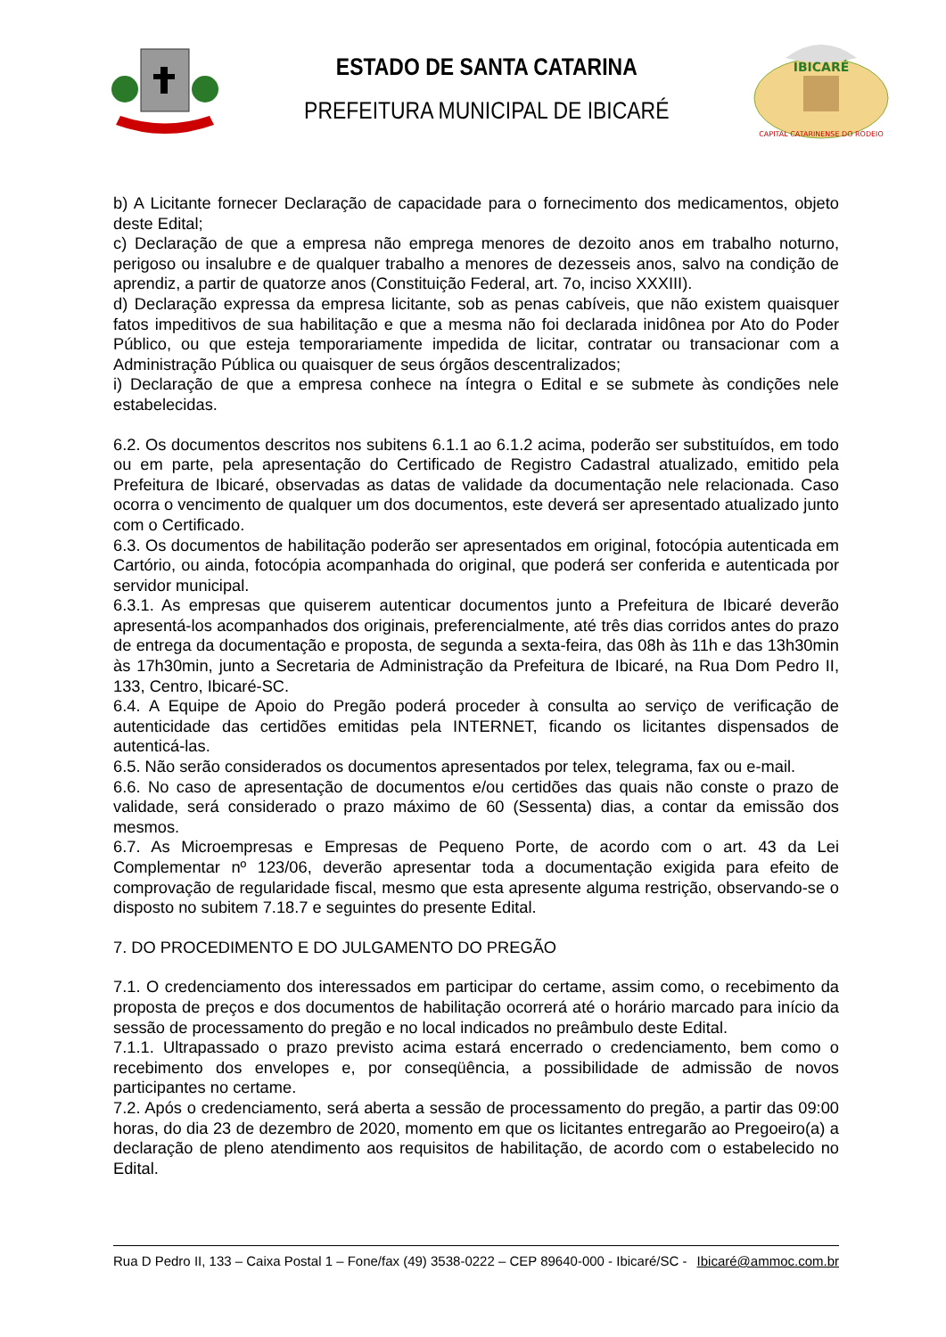ESTADO DE SANTA CATARINA
PREFEITURA MUNICIPAL DE IBICARÉ
IBICARÉ
CAPITAL CATARINENSE DO RODEIO
b) A Licitante fornecer Declaração de capacidade para o fornecimento dos medicamentos, objeto deste Edital;
c) Declaração de que a empresa não emprega menores de dezoito anos em trabalho noturno, perigoso ou insalubre e de qualquer trabalho a menores de dezesseis anos, salvo na condição de aprendiz, a partir de quatorze anos (Constituição Federal, art. 7o, inciso XXXIII).
d) Declaração expressa da empresa licitante, sob as penas cabíveis, que não existem quaisquer fatos impeditivos de sua habilitação e que a mesma não foi declarada inidônea por Ato do Poder Público, ou que esteja temporariamente impedida de licitar, contratar ou transacionar com a Administração Pública ou quaisquer de seus órgãos descentralizados;
i) Declaração de que a empresa conhece na íntegra o Edital e se submete às condições nele estabelecidas.
6.2. Os documentos descritos nos subitens 6.1.1 ao 6.1.2 acima, poderão ser substituídos, em todo ou em parte, pela apresentação do Certificado de Registro Cadastral atualizado, emitido pela Prefeitura de Ibicaré, observadas as datas de validade da documentação nele relacionada. Caso ocorra o vencimento de qualquer um dos documentos, este deverá ser apresentado atualizado junto com o Certificado.
6.3. Os documentos de habilitação poderão ser apresentados em original, fotocópia autenticada em Cartório, ou ainda, fotocópia acompanhada do original, que poderá ser conferida e autenticada por servidor municipal.
6.3.1. As empresas que quiserem autenticar documentos junto a Prefeitura de Ibicaré deverão apresentá-los acompanhados dos originais, preferencialmente, até três dias corridos antes do prazo de entrega da documentação e proposta, de segunda a sexta-feira, das 08h às 11h e das 13h30min às 17h30min, junto a Secretaria de Administração da Prefeitura de Ibicaré, na Rua Dom Pedro II, 133, Centro, Ibicaré-SC.
6.4. A Equipe de Apoio do Pregão poderá proceder à consulta ao serviço de verificação de autenticidade das certidões emitidas pela INTERNET, ficando os licitantes dispensados de autenticá-las.
6.5. Não serão considerados os documentos apresentados por telex, telegrama, fax ou e-mail.
6.6. No caso de apresentação de documentos e/ou certidões das quais não conste o prazo de validade, será considerado o prazo máximo de 60 (Sessenta) dias, a contar da emissão dos mesmos.
6.7. As Microempresas e Empresas de Pequeno Porte, de acordo com o art. 43 da Lei Complementar nº 123/06, deverão apresentar toda a documentação exigida para efeito de comprovação de regularidade fiscal, mesmo que esta apresente alguma restrição, observando-se o disposto no subitem 7.18.7 e seguintes do presente Edital.
7. DO PROCEDIMENTO E DO JULGAMENTO DO PREGÃO
7.1. O credenciamento dos interessados em participar do certame, assim como, o recebimento da proposta de preços e dos documentos de habilitação ocorrerá até o horário marcado para início da sessão de processamento do pregão e no local indicados no preâmbulo deste Edital.
7.1.1. Ultrapassado o prazo previsto acima estará encerrado o credenciamento, bem como o recebimento dos envelopes e, por conseqüência, a possibilidade de admissão de novos participantes no certame.
7.2. Após o credenciamento, será aberta a sessão de processamento do pregão, a partir das 09:00 horas, do dia 23 de dezembro de 2020, momento em que os licitantes entregarão ao Pregoeiro(a) a declaração de pleno atendimento aos requisitos de habilitação, de acordo com o estabelecido no Edital.
Rua D Pedro II, 133 – Caixa Postal 1 – Fone/fax (49) 3538-0222 – CEP 89640-000 - Ibicaré/SC - Ibicaré@ammoc.com.br